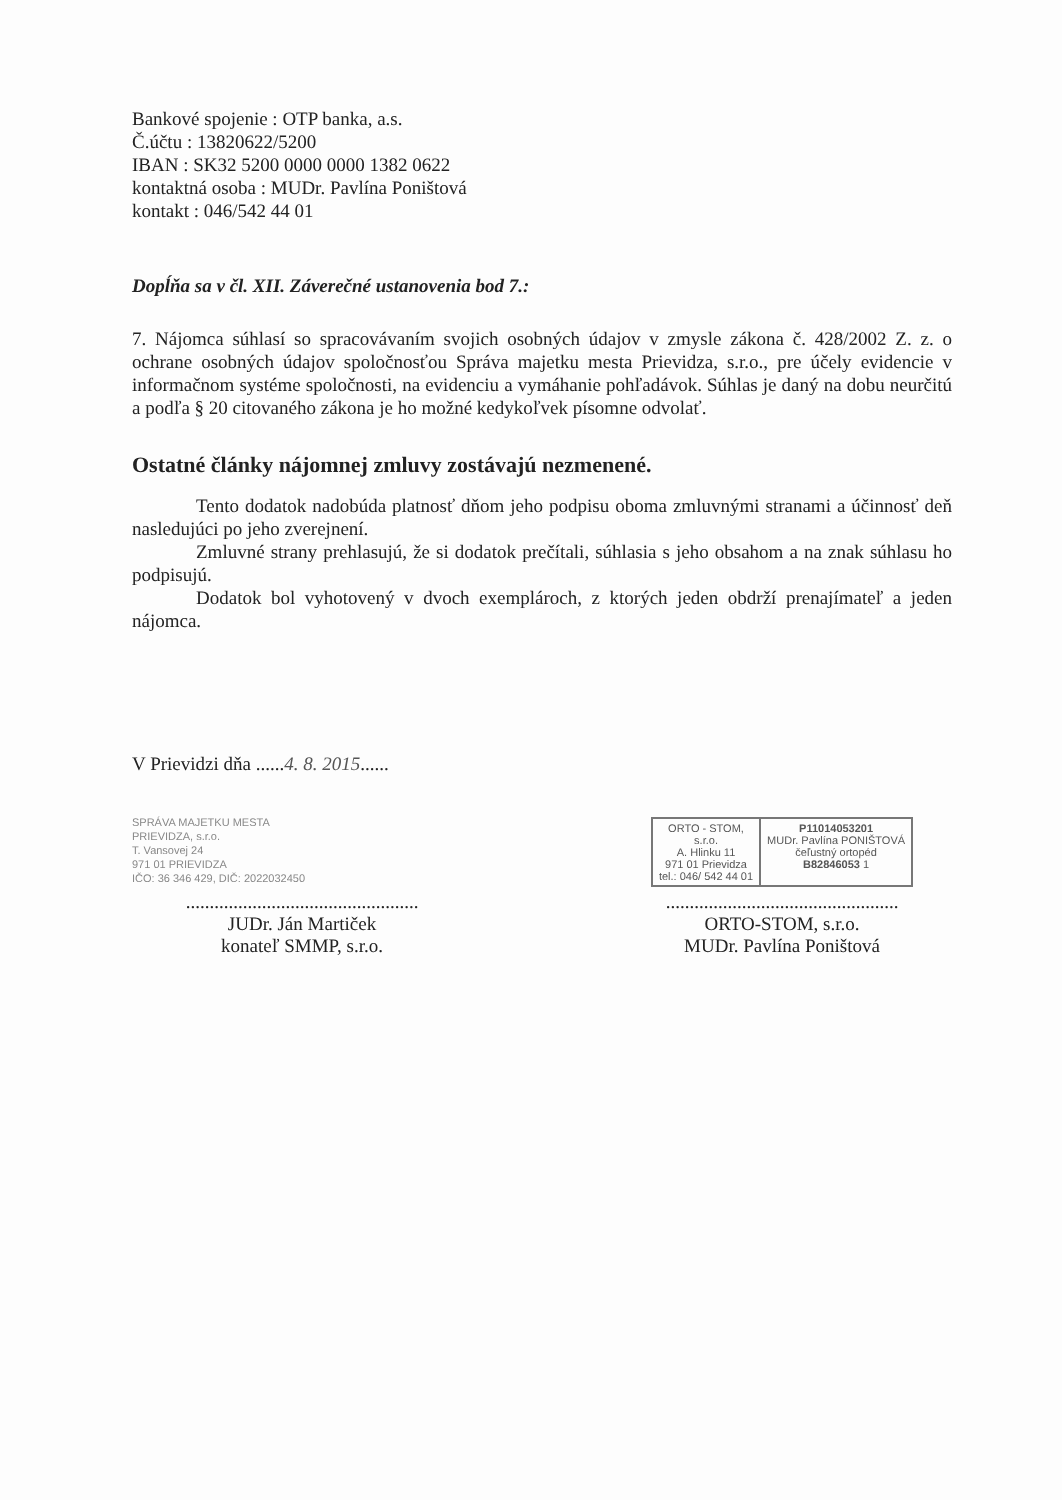Bankové spojenie : OTP banka, a.s.
Č.účtu : 13820622/5200
IBAN : SK32 5200 0000 0000 1382 0622
kontaktná osoba : MUDr. Pavlína Poništová
kontakt : 046/542 44 01
Dopĺňa sa v čl. XII. Záverečné ustanovenia bod 7.:
7. Nájomca súhlasí so spracovávaním svojich osobných údajov v zmysle zákona č. 428/2002 Z. z. o ochrane osobných údajov spoločnosťou Správa majetku mesta Prievidza, s.r.o., pre účely evidencie v informačnom systéme spoločnosti, na evidenciu a vymáhanie pohľadávok. Súhlas je daný na dobu neurčitú a podľa § 20 citovaného zákona je ho možné kedykoľvek písomne odvolať.
Ostatné články nájomnej zmluvy zostávajú nezmenené.
Tento dodatok nadobúda platnosť dňom jeho podpisu oboma zmluvnými stranami a účinnosť deň nasledujúci po jeho zverejnení.
Zmluvné strany prehlasujú, že si dodatok prečítali, súhlasia s jeho obsahom a na znak súhlasu ho podpisujú.
Dodatok bol vyhotovený v dvoch exemplároch, z ktorých jeden obdrží prenajímateľ a jeden nájomca.
V Prievidzi dňa ......4. 8. 2015......
SPRÁVA MAJETKU MESTA
PRIEVIDZA, s.r.o.
T. Vansovej 24
971 01 PRIEVIDZA
IČO: 36 346 429, DIČ: 2022032450
ORTO - STOM,
s.r.o.
A. Hlinku 11
971 01 Prievidza
tel.: 046/ 542 44 01
P11014053201
MUDr. Pavlína PONIŠTOVÁ
čeľustný ortopéd
B82846053 1
.................................................
JUDr. Ján Martiček
konateľ SMMP, s.r.o.
.................................................
ORTO-STOM, s.r.o.
MUDr. Pavlína Poništová